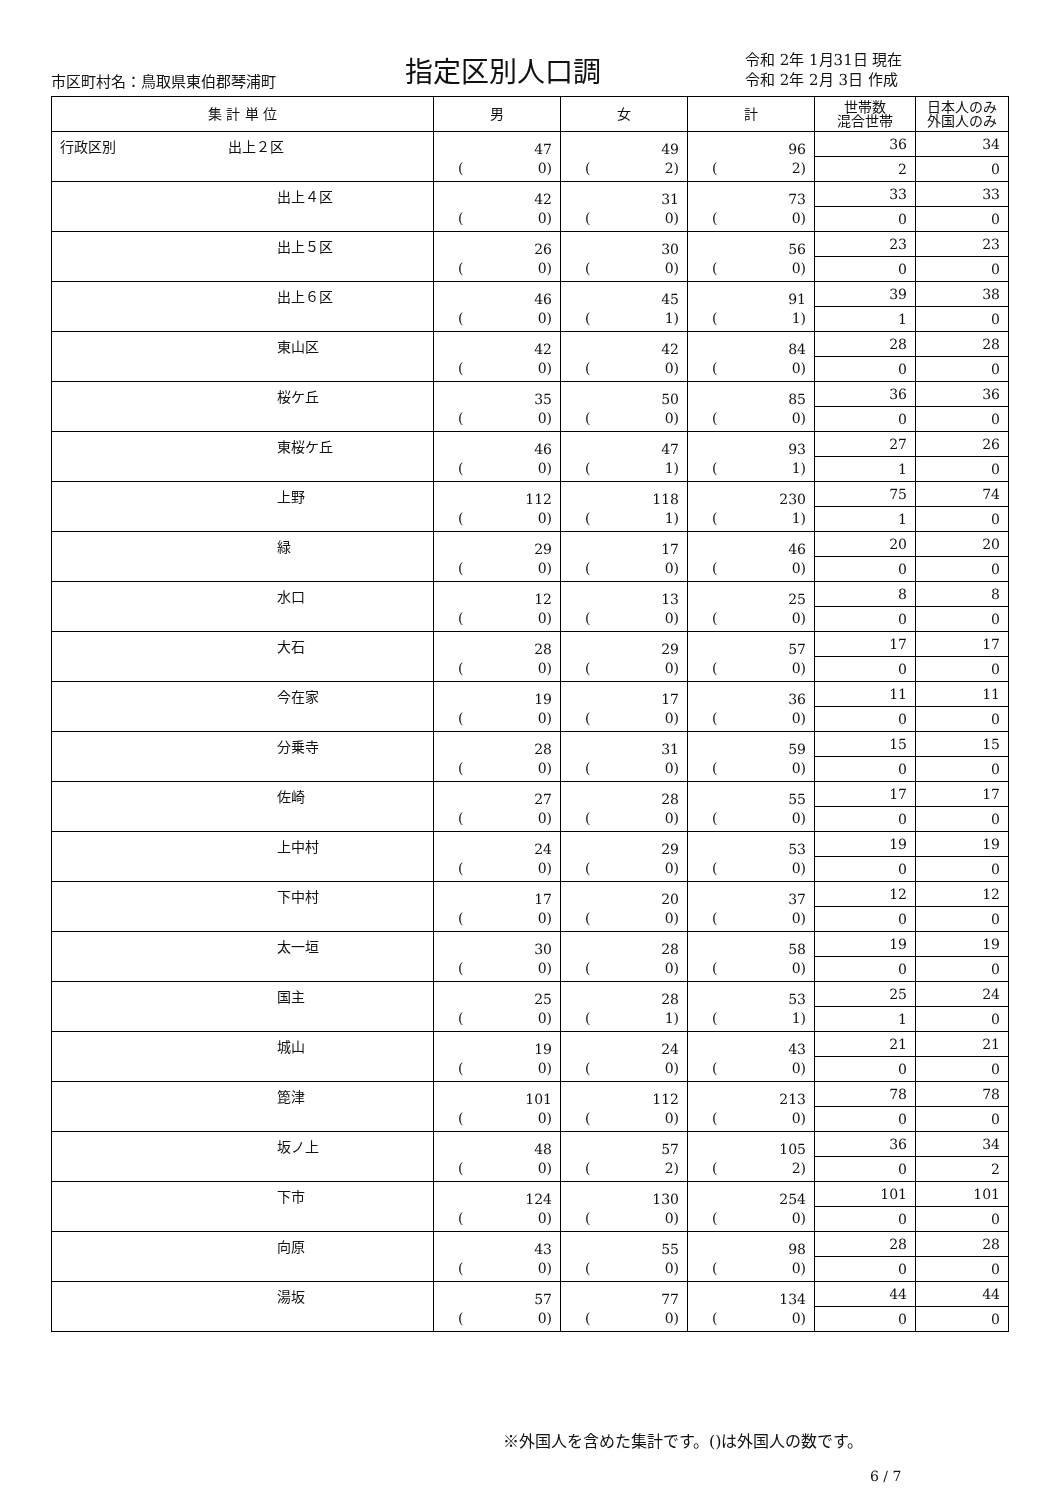市区町村名：鳥取県東伯郡琴浦町 指定区別人口調
令和 2年 1月31日 現在
令和 2年 2月 3日 作成
| 集 計 単 位 | 男 | 女 | 計 | 世帯数 混合世帯 | 日本人のみ 外国人のみ |
| --- | --- | --- | --- | --- | --- |
| 行政区別 出上２区 | 47 ( 0) | 49 ( 2) | 96 ( 2) | 36 | 34 |
| | | | | 2 | 0 |
| 出上４区 | 42 ( 0) | 31 ( 0) | 73 ( 0) | 33 | 33 |
| | | | | 0 | 0 |
| 出上５区 | 26 ( 0) | 30 ( 0) | 56 ( 0) | 23 | 23 |
| | | | | 0 | 0 |
| 出上６区 | 46 ( 0) | 45 ( 1) | 91 ( 1) | 39 | 38 |
| | | | | 1 | 0 |
| 東山区 | 42 ( 0) | 42 ( 0) | 84 ( 0) | 28 | 28 |
| | | | | 0 | 0 |
| 桜ケ丘 | 35 ( 0) | 50 ( 0) | 85 ( 0) | 36 | 36 |
| | | | | 0 | 0 |
| 東桜ケ丘 | 46 ( 0) | 47 ( 1) | 93 ( 1) | 27 | 26 |
| | | | | 1 | 0 |
| 上野 | 112 ( 0) | 118 ( 1) | 230 ( 1) | 75 | 74 |
| | | | | 1 | 0 |
| 緑 | 29 ( 0) | 17 ( 0) | 46 ( 0) | 20 | 20 |
| | | | | 0 | 0 |
| 水口 | 12 ( 0) | 13 ( 0) | 25 ( 0) | 8 | 8 |
| | | | | 0 | 0 |
| 大石 | 28 ( 0) | 29 ( 0) | 57 ( 0) | 17 | 17 |
| | | | | 0 | 0 |
| 今在家 | 19 ( 0) | 17 ( 0) | 36 ( 0) | 11 | 11 |
| | | | | 0 | 0 |
| 分乗寺 | 28 ( 0) | 31 ( 0) | 59 ( 0) | 15 | 15 |
| | | | | 0 | 0 |
| 佐崎 | 27 ( 0) | 28 ( 0) | 55 ( 0) | 17 | 17 |
| | | | | 0 | 0 |
| 上中村 | 24 ( 0) | 29 ( 0) | 53 ( 0) | 19 | 19 |
| | | | | 0 | 0 |
| 下中村 | 17 ( 0) | 20 ( 0) | 37 ( 0) | 12 | 12 |
| | | | | 0 | 0 |
| 太一垣 | 30 ( 0) | 28 ( 0) | 58 ( 0) | 19 | 19 |
| | | | | 0 | 0 |
| 国主 | 25 ( 0) | 28 ( 1) | 53 ( 1) | 25 | 24 |
| | | | | 1 | 0 |
| 城山 | 19 ( 0) | 24 ( 0) | 43 ( 0) | 21 | 21 |
| | | | | 0 | 0 |
| 箆津 | 101 ( 0) | 112 ( 0) | 213 ( 0) | 78 | 78 |
| | | | | 0 | 0 |
| 坂ノ上 | 48 ( 0) | 57 ( 2) | 105 ( 2) | 36 | 34 |
| | | | | 0 | 2 |
| 下市 | 124 ( 0) | 130 ( 0) | 254 ( 0) | 101 | 101 |
| | | | | 0 | 0 |
| 向原 | 43 ( 0) | 55 ( 0) | 98 ( 0) | 28 | 28 |
| | | | | 0 | 0 |
| 湯坂 | 57 ( 0) | 77 ( 0) | 134 ( 0) | 44 | 44 |
| | | | | 0 | 0 |
※外国人を含めた集計です。()は外国人の数です。
6 / 7